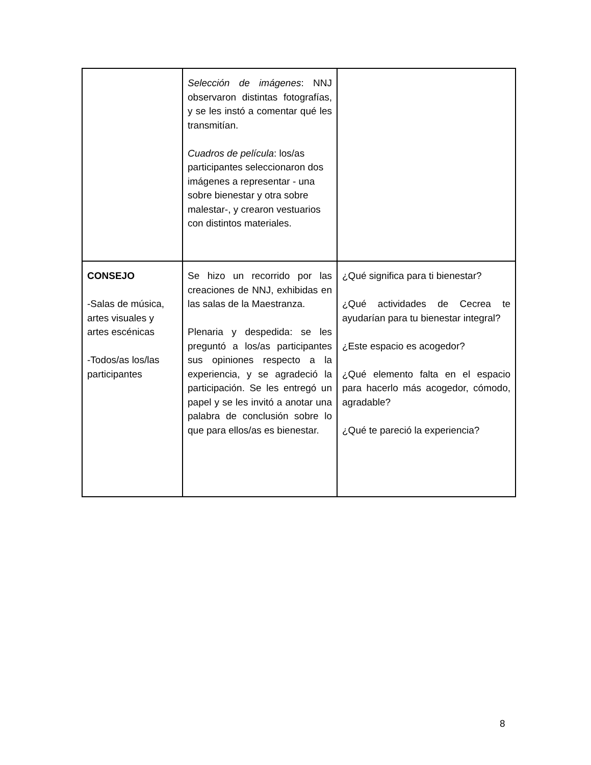| | Selección de imágenes : NNJ observaron distintas fotografías, y se les instó a comentar qué les transmitían. Cuadros de película : los/as participantes seleccionaron dos imágenes a representar - una sobre bienestar y otra sobre malestar-, y crearon vestuarios con distintos materiales. | |
| CONSEJO -Salas de música, artes visuales y artes escénicas -Todos/as los/las participantes | Se hizo un recorrido por las creaciones de NNJ, exhibidas en las salas de la Maestranza. Plenaria y despedida: se les preguntó a los/as participantes sus opiniones respecto a la experiencia, y se agradeció la participación. Se les entregó un papel y se les invitó a anotar una palabra de conclusión sobre lo que para ellos/as es bienestar. | ¿Qué significa para ti bienestar? ¿Qué actividades de Cecrea te ayudarían para tu bienestar integral? ¿Este espacio es acogedor? ¿Qué elemento falta en el espacio para hacerlo más acogedor, cómodo, agradable? ¿Qué te pareció la experiencia? |
8